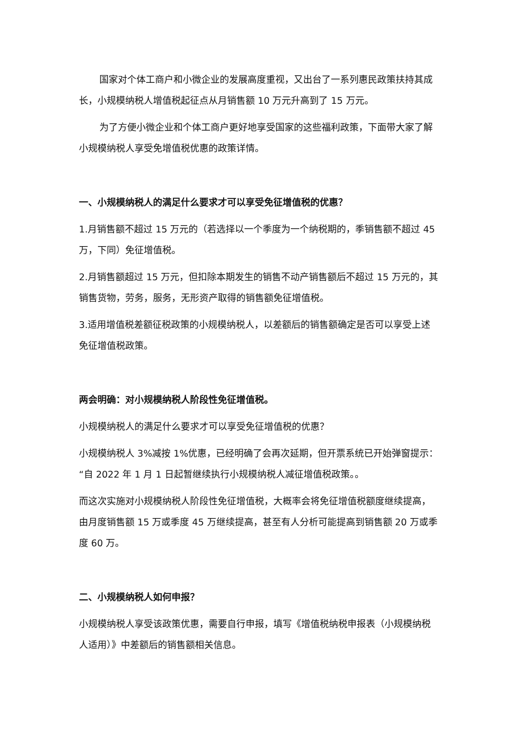国家对个体工商户和小微企业的发展高度重视，又出台了一系列惠民政策扶持其成长，小规模纳税人增值税起征点从月销售额 10 万元升高到了 15 万元。
为了方便小微企业和个体工商户更好地享受国家的这些福利政策，下面带大家了解小规模纳税人享受免增值税优惠的政策详情。
一、小规模纳税人的满足什么要求才可以享受免征增值税的优惠？
1.月销售额不超过 15 万元的（若选择以一个季度为一个纳税期的，季销售额不超过 45 万，下同）免征增值税。
2.月销售额超过 15 万元，但扣除本期发生的销售不动产销售额后不超过 15 万元的，其销售货物，劳务，服务，无形资产取得的销售额免征增值税。
3.适用增值税差额征税政策的小规模纳税人，以差额后的销售额确定是否可以享受上述免征增值税政策。
两会明确：对小规模纳税人阶段性免征增值税。
小规模纳税人的满足什么要求才可以享受免征增值税的优惠？
小规模纳税人 3%减按 1%优惠，已经明确了会再次延期，但开票系统已开始弹窗提示：“自 2022 年 1 月 1 日起暂继续执行小规模纳税人减征增值税政策。。
而这次实施对小规模纳税人阶段性免征增值税，大概率会将免征增值税额度继续提高，由月度销售额 15 万或季度 45 万继续提高，甚至有人分析可能提高到销售额 20 万或季度 60 万。
二、小规模纳税人如何申报？
小规模纳税人享受该政策优惠，需要自行申报，填写《增值税纳税申报表（小规模纳税人适用）》中差额后的销售额相关信息。